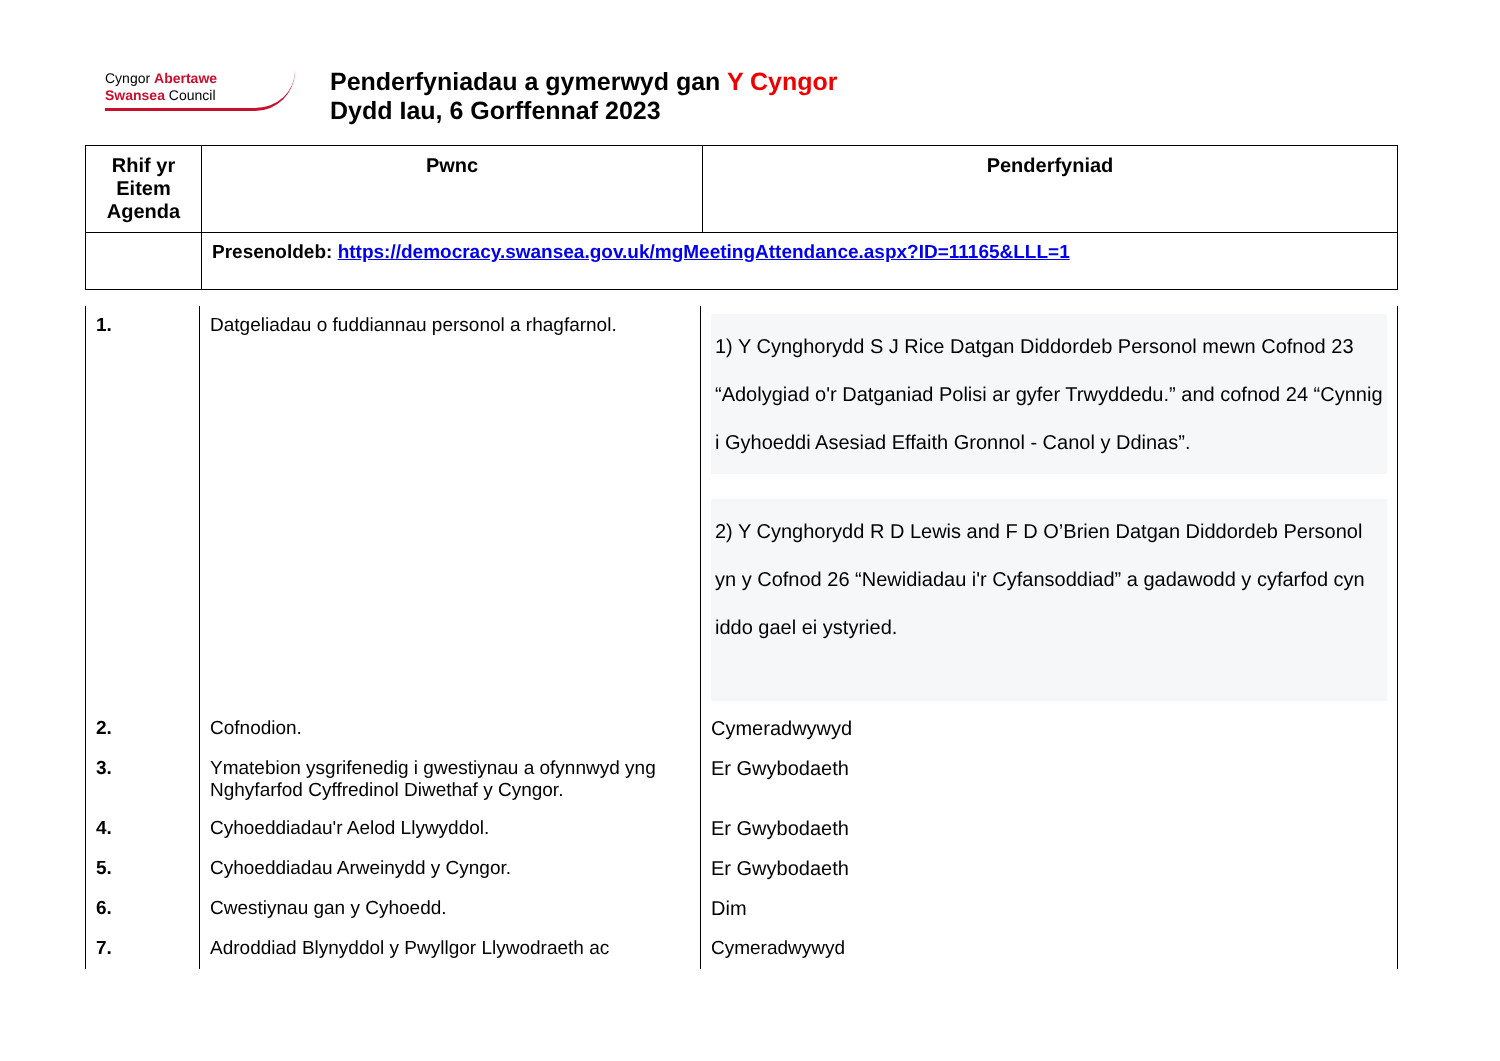Cyngor Abertawe
Swansea Council
Penderfyniadau a gymerwyd gan Y Cyngor
Dydd Iau, 6 Gorffennaf 2023
| Rhif yr Eitem Agenda | Pwnc | Penderfyniad |
| --- | --- | --- |
| | Presenoldeb: https://democracy.swansea.gov.uk/mgMeetingAttendance.aspx?ID=11165&LLL=1 | |
| 1. | Datgeliadau o fuddiannau personol a rhagfarnol. | 1) Y Cynghorydd S J Rice Datgan Diddordeb Personol mewn Cofnod 23 “Adolygiad o'r Datganiad Polisi ar gyfer Trwyddedu.” and cofnod 24 “Cynnig i Gyhoeddi Asesiad Effaith Gronnol - Canol y Ddinas”. 2) Y Cynghorydd R D Lewis and F D O’Brien Datgan Diddordeb Personol yn y Cofnod 26 “Newidiadau i'r Cyfansoddiad” a gadawodd y cyfarfod cyn iddo gael ei ystyried. |
| 2. | Cofnodion. | Cymeradwywyd |
| 3. | Ymatebion ysgrifenedig i gwestiynau a ofynnwyd yng Nghyfarfod Cyffredinol Diwethaf y Cyngor. | Er Gwybodaeth |
| 4. | Cyhoeddiadau'r Aelod Llywyddol. | Er Gwybodaeth |
| 5. | Cyhoeddiadau Arweinydd y Cyngor. | Er Gwybodaeth |
| 6. | Cwestiynau gan y Cyhoedd. | Dim |
| 7. | Adroddiad Blynyddol y Pwyllgor Llywodraeth ac | Cymeradwywyd |